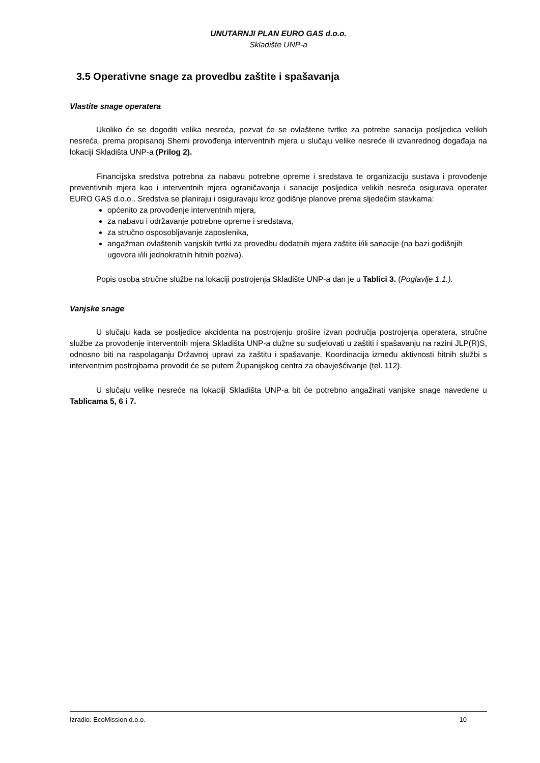UNUTARNJI PLAN EURO GAS d.o.o.
Skladište UNP-a
3.5 Operativne snage za provedbu zaštite i spašavanja
Vlastite snage operatera
Ukoliko će se dogoditi velika nesreća, pozvat će se ovlaštene tvrtke za potrebe sanacija posljedica velikih nesreća, prema propisanoj Shemi provođenja interventnih mjera u slučaju velike nesreće ili izvanrednog događaja na lokaciji Skladišta UNP-a (Prilog 2).
Financijska sredstva potrebna za nabavu potrebne opreme i sredstava te organizaciju sustava i provođenje preventivnih mjera kao i interventnih mjera ograničavanja i sanacije posljedica velikih nesreća osigurava operater EURO GAS d.o.o.. Sredstva se planiraju i osiguravaju kroz godišnje planove prema sljedećim stavkama:
općenito za provođenje interventnih mjera,
za nabavu i održavanje potrebne opreme i sredstava,
za stručno osposobljavanje zaposlenika,
angažman ovlaštenih vanjskih tvrtki za provedbu dodatnih mjera zaštite i/ili sanacije (na bazi godišnjih ugovora i/ili jednokratnih hitnih poziva).
Popis osoba stručne službe na lokaciji postrojenja Skladište UNP-a dan je u Tablici 3. (Poglavlje 1.1.).
Vanjske snage
U slučaju kada se posljedice akcidenta na postrojenju prošire izvan područja postrojenja operatera, stručne službe za provođenje interventnih mjera Skladišta UNP-a dužne su sudjelovati u zaštiti i spašavanju na razini JLP(R)S, odnosno biti na raspolaganju Državnoj upravi za zaštitu i spašavanje. Koordinacija između aktivnosti hitnih službi s interventnim postrojbama provodit će se putem Županijskog centra za obavješćivanje (tel. 112).
U slučaju velike nesreće na lokaciji Skladišta UNP-a bit će potrebno angažirati vanjske snage navedene u Tablicama 5, 6 i 7.
Izradio: EcoMission d.o.o. 10